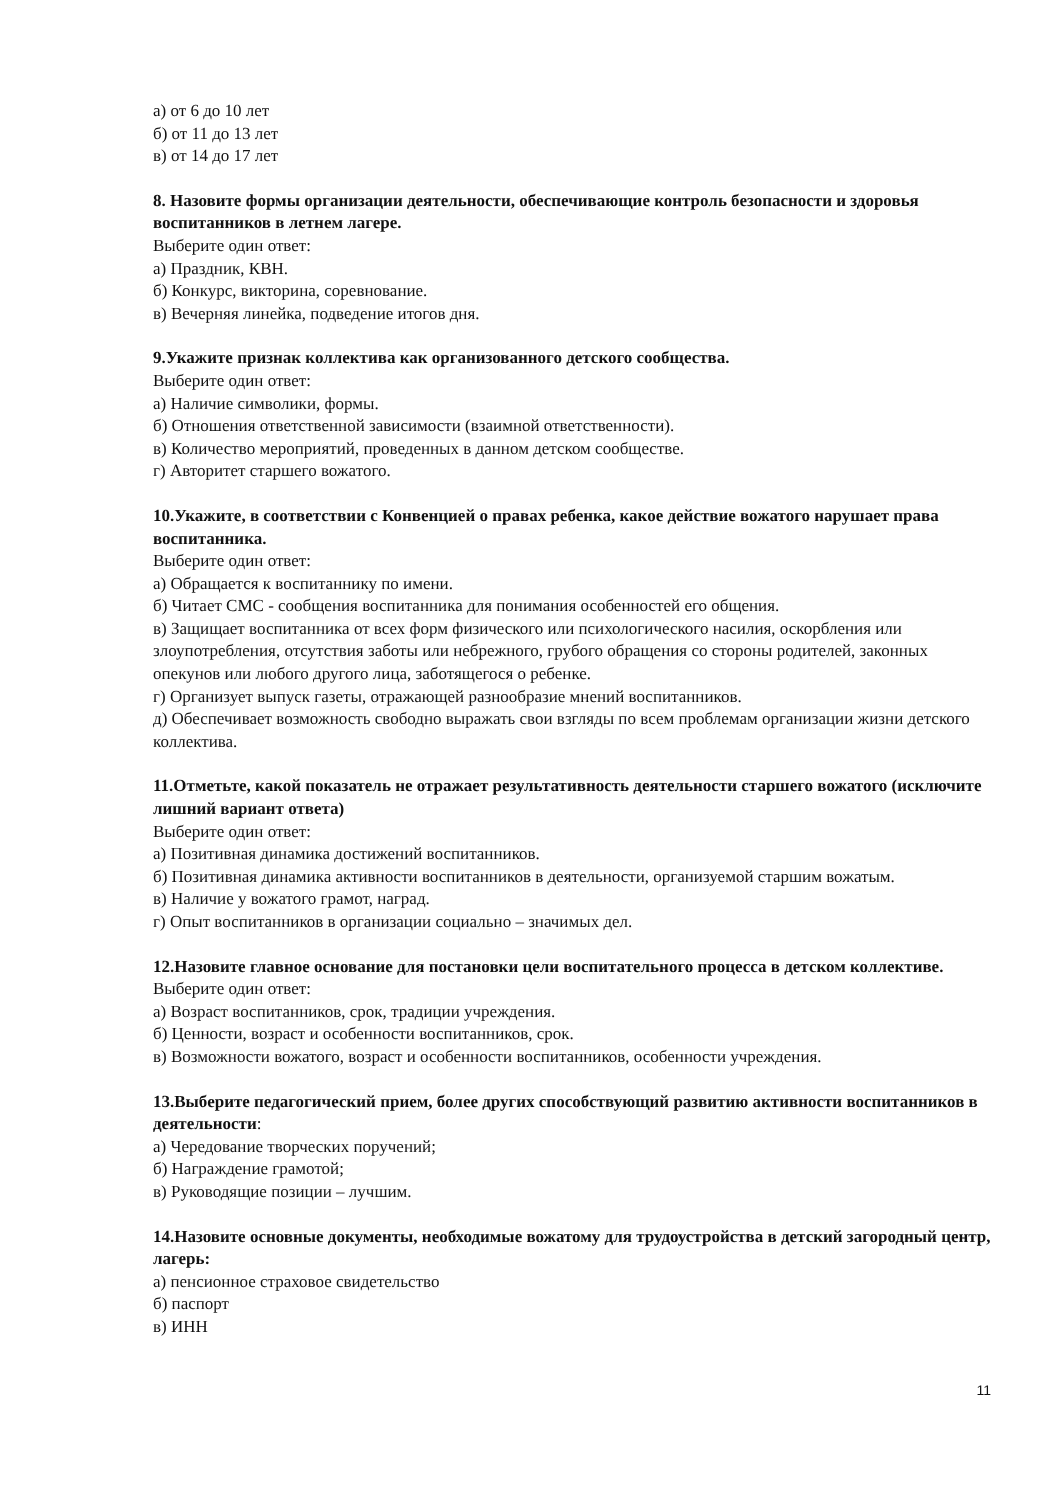а) от 6 до 10 лет
б) от 11 до 13 лет
в) от 14 до 17 лет
8. Назовите формы организации деятельности, обеспечивающие контроль безопасности и здоровья воспитанников в летнем лагере.
Выберите один ответ:
а) Праздник, КВН.
б) Конкурс, викторина, соревнование.
в) Вечерняя линейка, подведение итогов дня.
9.Укажите признак коллектива как организованного детского сообщества.
Выберите один ответ:
а) Наличие символики, формы.
б) Отношения ответственной зависимости (взаимной ответственности).
в) Количество мероприятий, проведенных в данном детском сообществе.
г) Авторитет старшего вожатого.
10.Укажите, в соответствии с Конвенцией о правах ребенка, какое действие вожатого нарушает права воспитанника.
Выберите один ответ:
а) Обращается к воспитаннику по имени.
б) Читает СМС - сообщения воспитанника для понимания особенностей его общения.
в) Защищает воспитанника от всех форм физического или психологического насилия, оскорбления или злоупотребления, отсутствия заботы или небрежного, грубого обращения со стороны родителей, законных опекунов или любого другого лица, заботящегося о ребенке.
г) Организует выпуск газеты, отражающей разнообразие мнений воспитанников.
д) Обеспечивает возможность свободно выражать свои взгляды по всем проблемам организации жизни детского коллектива.
11.Отметьте, какой показатель не отражает результативность деятельности старшего вожатого (исключите лишний вариант ответа)
Выберите один ответ:
а) Позитивная динамика достижений воспитанников.
б) Позитивная динамика активности воспитанников в деятельности, организуемой старшим вожатым.
в) Наличие у вожатого грамот, наград.
г) Опыт воспитанников в организации социально – значимых дел.
12.Назовите главное основание для постановки цели воспитательного процесса в детском коллективе.
Выберите один ответ:
а) Возраст воспитанников, срок, традиции учреждения.
б) Ценности, возраст и особенности воспитанников, срок.
в) Возможности вожатого, возраст и особенности воспитанников, особенности учреждения.
13.Выберите педагогический прием, более других способствующий развитию активности воспитанников в деятельности:
а) Чередование творческих поручений;
б) Награждение грамотой;
в) Руководящие позиции – лучшим.
14.Назовите основные документы, необходимые вожатому для трудоустройства в детский загородный центр, лагерь:
а) пенсионное страховое свидетельство
б) паспорт
в) ИНН
11